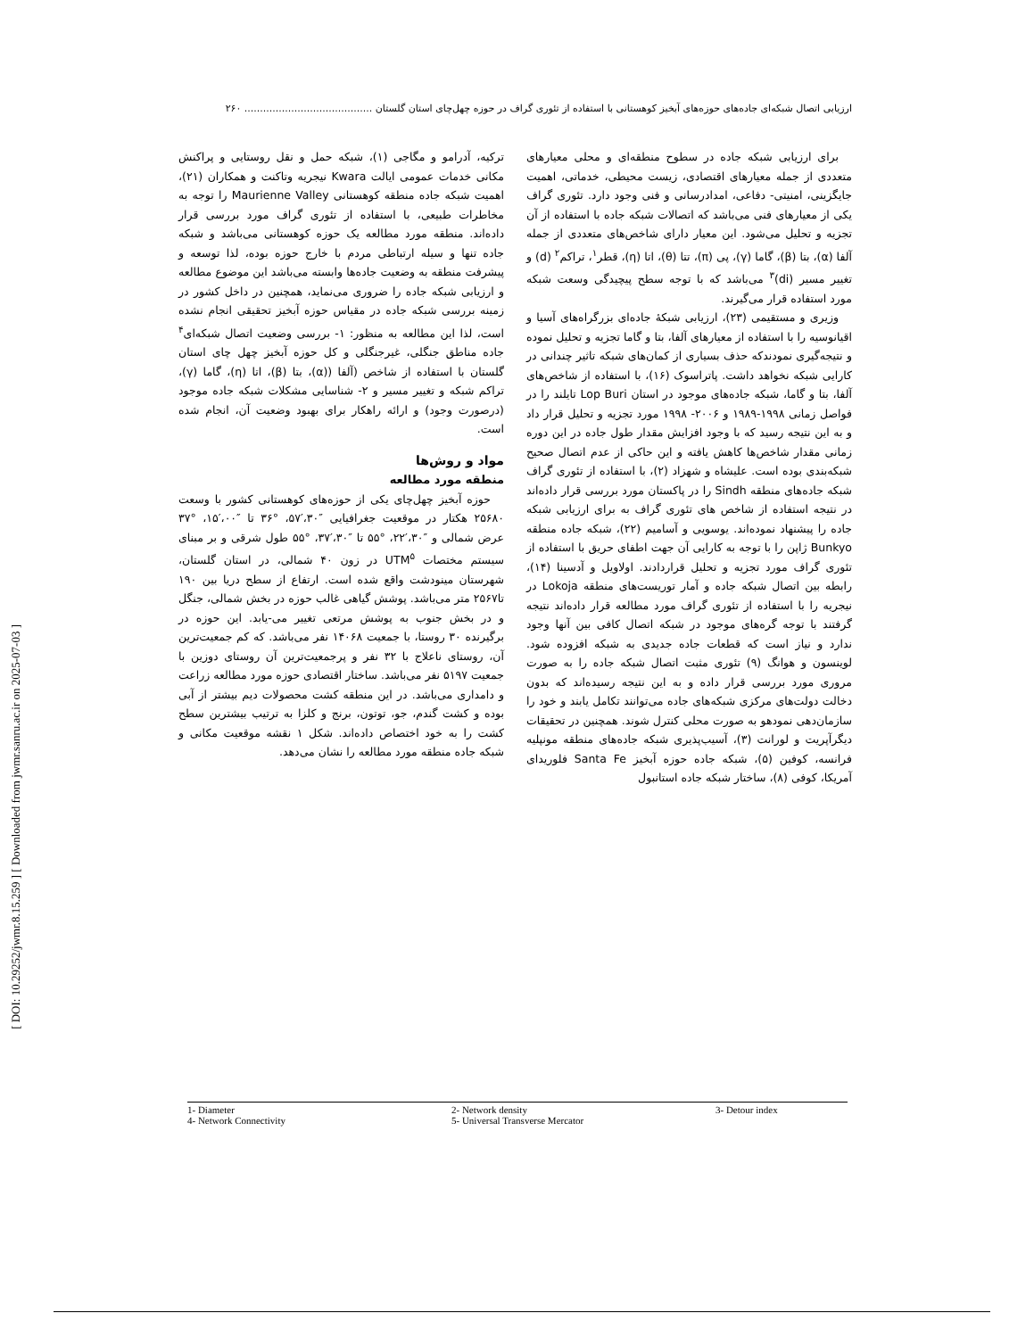[ DOI: 10.29252/jwmr.8.15.259 ] [ Downloaded from jwmr.sanru.ac.ir on 2025-07-03 ]
ارزیابی اتصال شبکه‌ای جاده‌های حوزه‌های آبخیز کوهستانی با استفاده از تئوری گراف در حوزه چهل‌چای استان گلستان ......................................... ۲۶۰
برای ارزیابی شبکه جاده در سطوح منطقه‌ای و محلی معیارهای متعددی از جمله معیارهای اقتصادی، زیست محیطی، خدماتی، اهمیت جایگزینی، امنیتی- دفاعی، امدادرسانی و فنی وجود دارد. تئوری گراف یکی از معیارهای فنی می‌باشد که اتصالات شبکه جاده با استفاده از آن تجزیه و تحلیل می‌شود. این معیار دارای شاخص‌های متعددی از جمله آلفا (α)، بتا (β)، گاما (γ)، پی (π)، تتا (θ)، اتا (η)، قطر<sup>۱</sup>، تراکم<sup>۲</sup> (d) و تغییر مسیر (di)<sup>۳</sup> می‌باشد که با توجه سطح پیچیدگی وسعت شبکه مورد استفاده قرار می‌گیرند.
وزیری و مستقیمی (۲۳)، ارزیابی شبکهٔ جاده‌ای بزرگراه‌های آسیا و اقیانوسیه را با استفاده از معیارهای آلفا، بتا و گاما تجزیه و تحلیل نموده و نتیجه‌گیری نمودندکه حذف بسیاری از کمان‌های شبکه تاثیر چندانی در کارایی شبکه نخواهد داشت. پاتراسوک (۱۶)، با استفاده از شاخص‌های آلفا، بتا و گاما، شبکه جاده‌های موجود در استان Lop Buri تایلند را در فواصل زمانی ۱۹۹۸-۱۹۸۹ و ۲۰۰۶- ۱۹۹۸ مورد تجزیه و تحلیل قرار داد و به این نتیجه رسید که با وجود افزایش مقدار طول جاده در این دوره زمانی مقدار شاخص‌ها کاهش یافته و این حاکی از عدم اتصال صحیح شبکه‌بندی بوده است. علیشاه و شهزاد (۲)، با استفاده از تئوری گراف شبکه جاده‌های منطقه Sindh را در پاکستان مورد بررسی قرار داده‌اند در نتیجه استفاده از شاخص های تئوری گراف به برای ارزیابی شبکه جاده را پیشنهاد نموده‌اند. یوسویی و آسامیم (۲۲)، شبکه جاده منطقه Bunkyo ژاپن را با توجه به کارایی آن جهت اطفای حریق با استفاده از تئوری گراف مورد تجزیه و تحلیل قراردادند. اولاویل و آدسینا (۱۴)، رابطه بین اتصال شبکه جاده و آمار توریست‌های منطقه Lokoja در نیجریه را با استفاده از تئوری گراف مورد مطالعه قرار داده‌اند نتیجه گرفتند با توجه گره‌های موجود در شبکه اتصال کافی بین آنها وجود ندارد و نیاز است که قطعات جاده جدیدی به شبکه افزوده شود. لوینسون و هوانگ (۹) تئوری مثبت اتصال شبکه جاده را به صورت مروری مورد بررسی قرار داده و به این نتیجه رسیده‌اند که بدون دخالت دولت‌های مرکزی شبکه‌های جاده می‌توانند تکامل یابند و خود را سازمان‌دهی نمودهو به صورت محلی کنترل شوند. همچنین در تحقیقات دیگرآپریت و لورانت (۳)، آسیب‌پذیری شبکه جاده‌های منطقه مونپلیه فرانسه، کوفین (۵)، شبکه جاده حوزه آبخیز Santa Fe فلوریدای آمریکا، کوفی (۸)، ساختار شبکه جاده استانبول
ترکیه، آدرامو و مگاجی (۱)، شبکه حمل و نقل روستایی و پراکنش مکانی خدمات عمومی ایالت Kwara نیجریه وتاکنت و همکاران (۲۱)، اهمیت شبکه جاده منطقه کوهستانی Maurienne Valley را توجه به مخاطرات طبیعی، با استفاده از تئوری گراف مورد بررسی قرار داده‌اند. منطقه مورد مطالعه یک حوزه کوهستانی می‌باشد و شبکه جاده تنها و سیله ارتباطی مردم با خارج حوزه بوده، لذا توسعه و پیشرفت منطقه به وضعیت جاده‌ها وابسته می‌باشد این موضوع مطالعه و ارزیابی شبکه جاده را ضروری می‌نماید، همچنین در داخل کشور در زمینه بررسی شبکه جاده در مقیاس حوزه آبخیز تحقیقی انجام نشده است، لذا این مطالعه به منظور: ۱- بررسی وضعیت اتصال شبکه‌ای<sup>۴</sup> جاده مناطق جنگلی، غیرجنگلی و کل حوزه آبخیز چهل چای استان گلستان با استفاده از شاخص (آلفا ((α)، بتا (β)، اتا (η)، گاما (γ)، تراکم شبکه و تغییر مسیر و ۲- شناسایی مشکلات شبکه جاده موجود (درصورت وجود) و ارائه راهکار برای بهبود وضعیت آن، انجام شده است.
مواد و روش‌ها
منطقه مورد مطالعه
حوزه آبخیز چهل‌چای یکی از حوزه‌های کوهستانی کشور با وسعت ۲۵۶۸۰ هکتار در موقعیت جغرافیایی ″۳۰،′۵۷، °۳۶ تا ″۰۰،′۱۵، °۳۷ عرض شمالی و ″۳۰،′۲۲، °۵۵ تا ″۳۰،′۳۷، °۵۵ طول شرقی و بر مبنای سیستم مختصات UTM<sup>۵</sup> در زون ۴۰ شمالی، در استان گلستان، شهرستان مینودشت واقع شده است. ارتفاع از سطح دریا بین ۱۹۰ تا۲۵۶۷ متر می‌باشد. پوشش گیاهی غالب حوزه در بخش شمالی، جنگل و در بخش جنوب به پوشش مرتعی تغییر می-یابد. این حوزه در برگیرنده ۳۰ روستا، با جمعیت ۱۴۰۶۸ نفر می‌باشد. که کم جمعیت‌ترین آن، روستای ناعلاج با ۳۲ نفر و پرجمعیت‌ترین آن روستای دوزین با جمعیت ۵۱۹۷ نفر می‌باشد. ساختار اقتصادی حوزه مورد مطالعه زراعت و دامداری می‌باشد. در این منطقه کشت محصولات دیم بیشتر از آبی بوده و کشت گندم، جو، توتون، برنج و کلزا به ترتیب بیشترین سطح کشت را به خود اختصاص داده‌اند. شکل ۱ نقشه موقعیت مکانی و شبکه جاده منطقه مورد مطالعه را نشان می‌دهد.
1- Diameter 2- Network density 3- Detour index 4- Network Connectivity 5- Universal Transverse Mercator